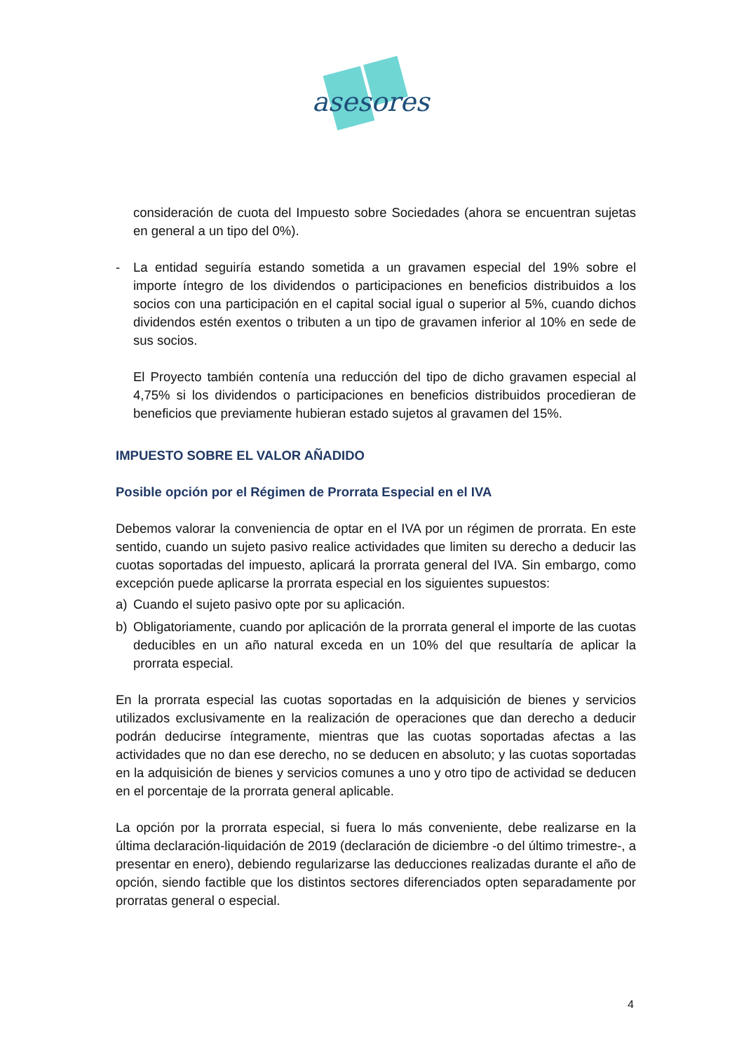asesores
consideración de cuota del Impuesto sobre Sociedades (ahora se encuentran sujetas en general a un tipo del 0%).
- La entidad seguiría estando sometida a un gravamen especial del 19% sobre el importe íntegro de los dividendos o participaciones en beneficios distribuidos a los socios con una participación en el capital social igual o superior al 5%, cuando dichos dividendos estén exentos o tributen a un tipo de gravamen inferior al 10% en sede de sus socios.
El Proyecto también contenía una reducción del tipo de dicho gravamen especial al 4,75% si los dividendos o participaciones en beneficios distribuidos procedieran de beneficios que previamente hubieran estado sujetos al gravamen del 15%.
IMPUESTO SOBRE EL VALOR AÑADIDO
Posible opción por el Régimen de Prorrata Especial en el IVA
Debemos valorar la conveniencia de optar en el IVA por un régimen de prorrata. En este sentido, cuando un sujeto pasivo realice actividades que limiten su derecho a deducir las cuotas soportadas del impuesto, aplicará la prorrata general del IVA. Sin embargo, como excepción puede aplicarse la prorrata especial en los siguientes supuestos:
a) Cuando el sujeto pasivo opte por su aplicación.
b) Obligatoriamente, cuando por aplicación de la prorrata general el importe de las cuotas deducibles en un año natural exceda en un 10% del que resultaría de aplicar la prorrata especial.
En la prorrata especial las cuotas soportadas en la adquisición de bienes y servicios utilizados exclusivamente en la realización de operaciones que dan derecho a deducir podrán deducirse íntegramente, mientras que las cuotas soportadas afectas a las actividades que no dan ese derecho, no se deducen en absoluto; y las cuotas soportadas en la adquisición de bienes y servicios comunes a uno y otro tipo de actividad se deducen en el porcentaje de la prorrata general aplicable.
La opción por la prorrata especial, si fuera lo más conveniente, debe realizarse en la última declaración-liquidación de 2019 (declaración de diciembre -o del último trimestre-, a presentar en enero), debiendo regularizarse las deducciones realizadas durante el año de opción, siendo factible que los distintos sectores diferenciados opten separadamente por prorratas general o especial.
4